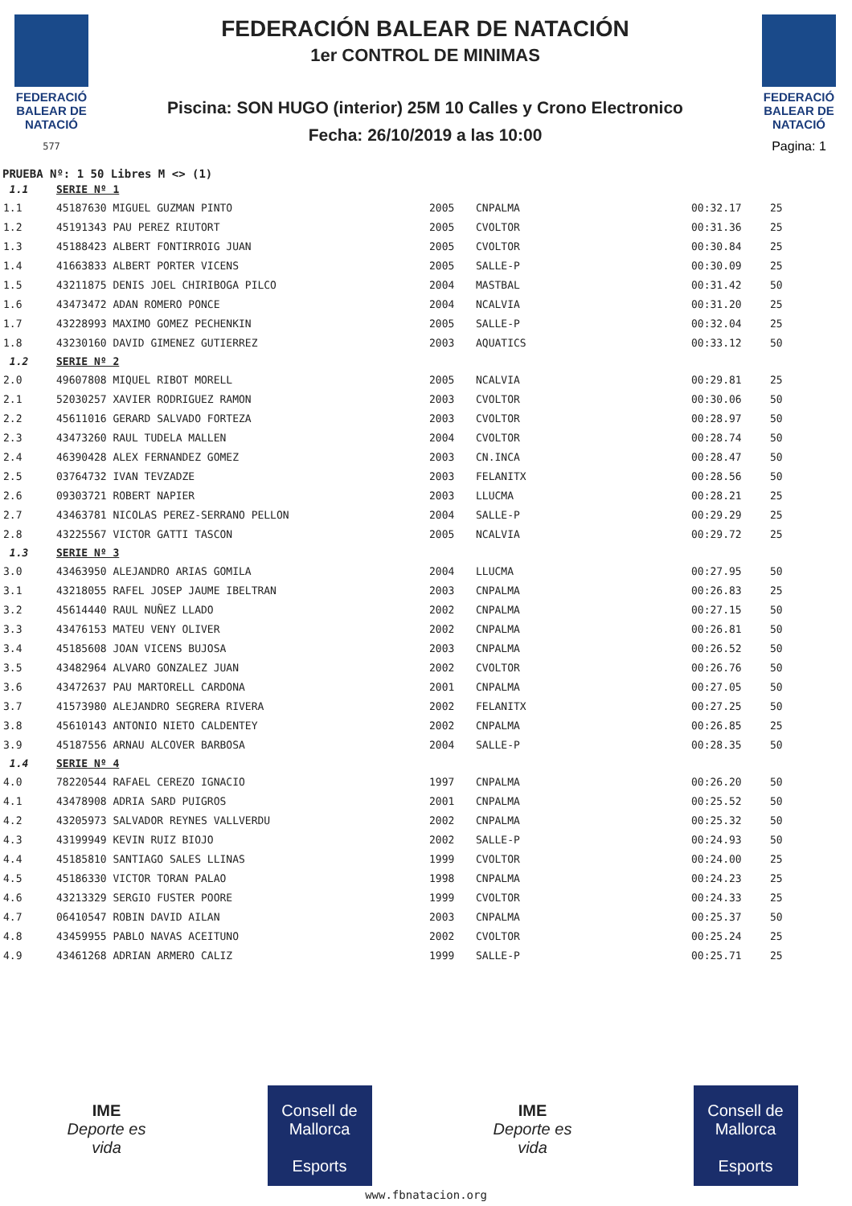FEDERACIÓ
BALEAR DE
NATACIÓ
577
FEDERACIÓN BALEAR DE NATACIÓN
1er CONTROL DE MINIMAS
Piscina: SON HUGO (interior) 25M 10 Calles y Crono Electronico
Fecha: 26/10/2019 a las 10:00
FEDERACIÓ
BALEAR DE
NATACIÓ
Pagina: 1
PRUEBA Nº: 1 50 Libres M <> (1)
| 1.1 | SERIE Nº 1 | | | | |
| 1.1 | 45187630 MIGUEL GUZMAN PINTO | 2005 | CNPALMA | 00:32.17 | 25 |
| 1.2 | 45191343 PAU PEREZ RIUTORT | 2005 | CVOLTOR | 00:31.36 | 25 |
| 1.3 | 45188423 ALBERT FONTIRROIG JUAN | 2005 | CVOLTOR | 00:30.84 | 25 |
| 1.4 | 41663833 ALBERT PORTER VICENS | 2005 | SALLE-P | 00:30.09 | 25 |
| 1.5 | 43211875 DENIS JOEL CHIRIBOGA PILCO | 2004 | MASTBAL | 00:31.42 | 50 |
| 1.6 | 43473472 ADAN ROMERO PONCE | 2004 | NCALVIA | 00:31.20 | 25 |
| 1.7 | 43228993 MAXIMO GOMEZ PECHENKIN | 2005 | SALLE-P | 00:32.04 | 25 |
| 1.8 | 43230160 DAVID GIMENEZ GUTIERREZ | 2003 | AQUATICS | 00:33.12 | 50 |
| 1.2 | SERIE Nº 2 | | | | |
| 2.0 | 49607808 MIQUEL RIBOT MORELL | 2005 | NCALVIA | 00:29.81 | 25 |
| 2.1 | 52030257 XAVIER RODRIGUEZ RAMON | 2003 | CVOLTOR | 00:30.06 | 50 |
| 2.2 | 45611016 GERARD SALVADO FORTEZA | 2003 | CVOLTOR | 00:28.97 | 50 |
| 2.3 | 43473260 RAUL TUDELA MALLEN | 2004 | CVOLTOR | 00:28.74 | 50 |
| 2.4 | 46390428 ALEX FERNANDEZ GOMEZ | 2003 | CN.INCA | 00:28.47 | 50 |
| 2.5 | 03764732 IVAN TEVZADZE | 2003 | FELANITX | 00:28.56 | 50 |
| 2.6 | 09303721 ROBERT NAPIER | 2003 | LLUCMA | 00:28.21 | 25 |
| 2.7 | 43463781 NICOLAS PEREZ-SERRANO PELLON | 2004 | SALLE-P | 00:29.29 | 25 |
| 2.8 | 43225567 VICTOR GATTI TASCON | 2005 | NCALVIA | 00:29.72 | 25 |
| 1.3 | SERIE Nº 3 | | | | |
| 3.0 | 43463950 ALEJANDRO ARIAS GOMILA | 2004 | LLUCMA | 00:27.95 | 50 |
| 3.1 | 43218055 RAFEL JOSEP JAUME IBELTRAN | 2003 | CNPALMA | 00:26.83 | 25 |
| 3.2 | 45614440 RAUL NUÑEZ LLADO | 2002 | CNPALMA | 00:27.15 | 50 |
| 3.3 | 43476153 MATEU VENY OLIVER | 2002 | CNPALMA | 00:26.81 | 50 |
| 3.4 | 45185608 JOAN VICENS BUJOSA | 2003 | CNPALMA | 00:26.52 | 50 |
| 3.5 | 43482964 ALVARO GONZALEZ JUAN | 2002 | CVOLTOR | 00:26.76 | 50 |
| 3.6 | 43472637 PAU MARTORELL CARDONA | 2001 | CNPALMA | 00:27.05 | 50 |
| 3.7 | 41573980 ALEJANDRO SEGRERA RIVERA | 2002 | FELANITX | 00:27.25 | 50 |
| 3.8 | 45610143 ANTONIO NIETO CALDENTEY | 2002 | CNPALMA | 00:26.85 | 25 |
| 3.9 | 45187556 ARNAU ALCOVER BARBOSA | 2004 | SALLE-P | 00:28.35 | 50 |
| 1.4 | SERIE Nº 4 | | | | |
| 4.0 | 78220544 RAFAEL CEREZO IGNACIO | 1997 | CNPALMA | 00:26.20 | 50 |
| 4.1 | 43478908 ADRIA SARD PUIGROS | 2001 | CNPALMA | 00:25.52 | 50 |
| 4.2 | 43205973 SALVADOR REYNES VALLVERDU | 2002 | CNPALMA | 00:25.32 | 50 |
| 4.3 | 43199949 KEVIN RUIZ BIOJO | 2002 | SALLE-P | 00:24.93 | 50 |
| 4.4 | 45185810 SANTIAGO SALES LLINAS | 1999 | CVOLTOR | 00:24.00 | 25 |
| 4.5 | 45186330 VICTOR TORAN PALAO | 1998 | CNPALMA | 00:24.23 | 25 |
| 4.6 | 43213329 SERGIO FUSTER POORE | 1999 | CVOLTOR | 00:24.33 | 25 |
| 4.7 | 06410547 ROBIN DAVID AILAN | 2003 | CNPALMA | 00:25.37 | 50 |
| 4.8 | 43459955 PABLO NAVAS ACEITUNO | 2002 | CVOLTOR | 00:25.24 | 25 |
| 4.9 | 43461268 ADRIAN ARMERO CALIZ | 1999 | SALLE-P | 00:25.71 | 25 |
IME
Deporte es vida
Consell de Mallorca
Esports
IME
Deporte es vida
Consell de Mallorca
Esports
www.fbnatacion.org